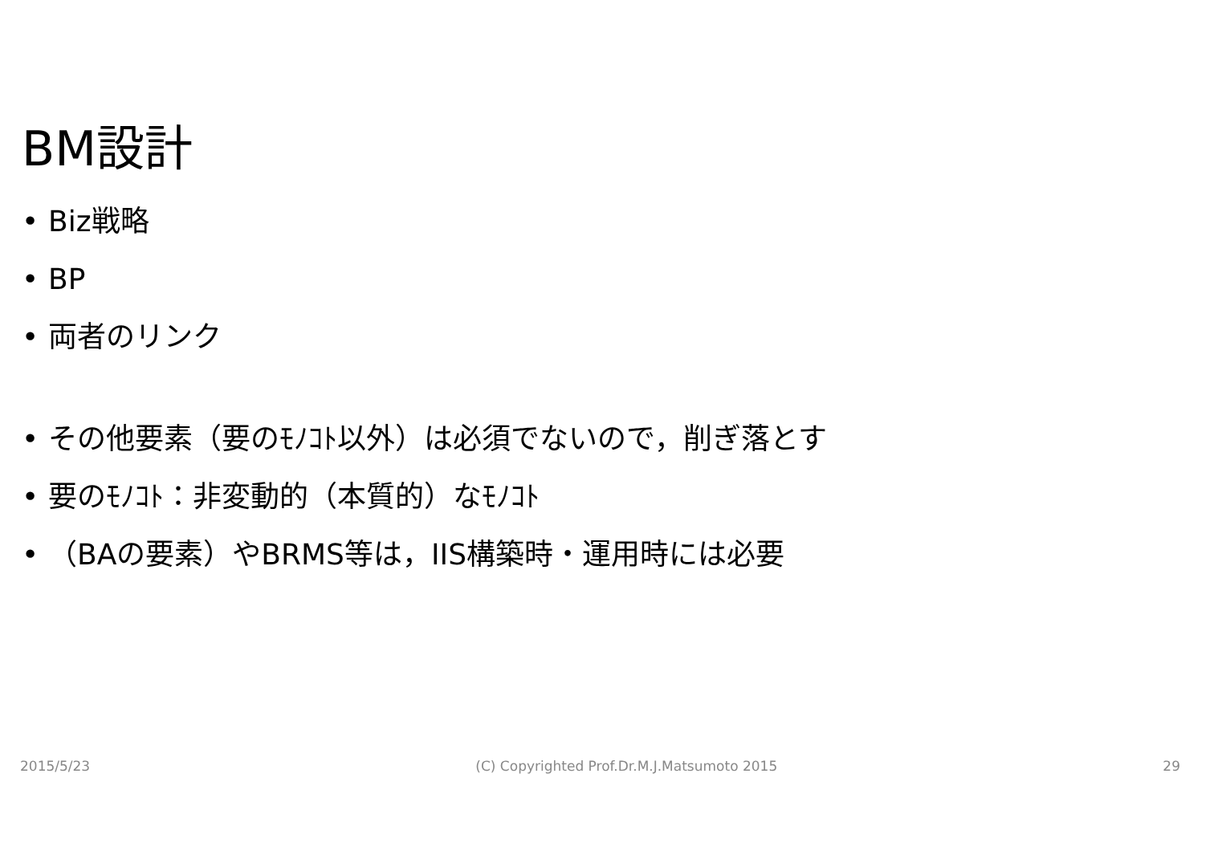BM設計
• Biz戦略
• BP
• 両者のリンク
• その他要素（要のﾓﾉｺﾄ以外）は必須でないので，削ぎ落とす
• 要のﾓﾉｺﾄ：非変動的（本質的）なﾓﾉｺﾄ
• （BAの要素）やBRMS等は，IIS構築時・運用時には必要
2015/5/23 (C) Copyrighted Prof.Dr.M.J.Matsumoto 2015 29